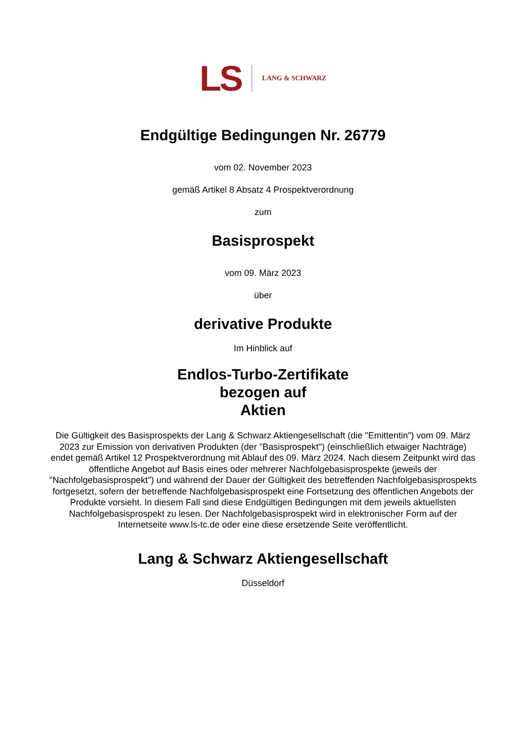LS LANG & SCHWARZ
Endgültige Bedingungen Nr. 26779
vom 02. November 2023
gemäß Artikel 8 Absatz 4 Prospektverordnung
zum
Basisprospekt
vom 09. März 2023
über
derivative Produkte
Im Hinblick auf
Endlos-Turbo-Zertifikate
bezogen auf
Aktien
Die Gültigkeit des Basisprospekts der Lang & Schwarz Aktiengesellschaft (die "Emittentin") vom 09. März 2023 zur Emission von derivativen Produkten (der "Basisprospekt") (einschließlich etwaiger Nachträge) endet gemäß Artikel 12 Prospektverordnung mit Ablauf des 09. März 2024. Nach diesem Zeitpunkt wird das öffentliche Angebot auf Basis eines oder mehrerer Nachfolgebasisprospekte (jeweils der "Nachfolgebasisprospekt") und während der Dauer der Gültigkeit des betreffenden Nachfolgebasisprospekts fortgesetzt, sofern der betreffende Nachfolgebasisprospekt eine Fortsetzung des öffentlichen Angebots der Produkte vorsieht. In diesem Fall sind diese Endgültigen Bedingungen mit dem jeweils aktuellsten Nachfolgebasisprospekt zu lesen. Der Nachfolgebasisprospekt wird in elektronischer Form auf der Internetseite www.ls-tc.de oder eine diese ersetzende Seite veröffentlicht.
Lang & Schwarz Aktiengesellschaft
Düsseldorf